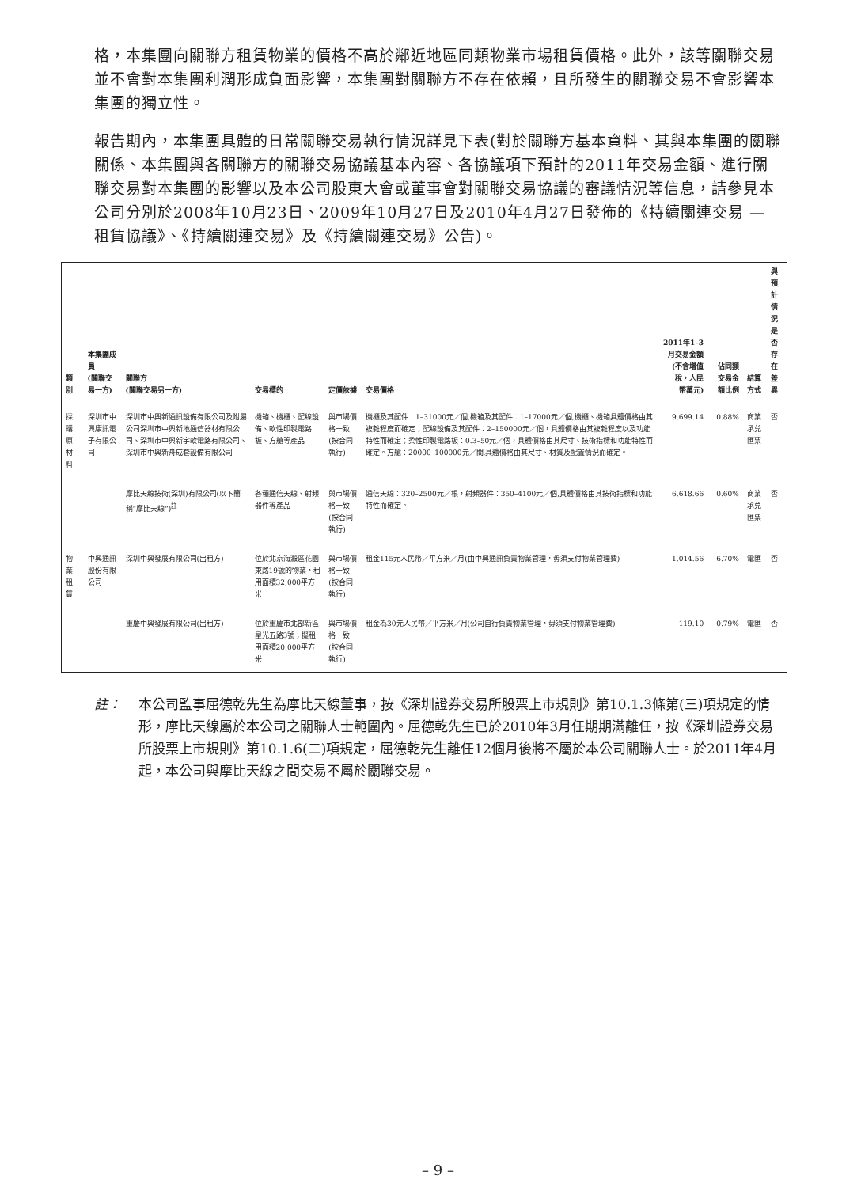格，本集團向關聯方租賃物業的價格不高於鄰近地區同類物業市場租賃價格。此外，該等關聯交易並不會對本集團利潤形成負面影響，本集團對關聯方不存在依賴，且所發生的關聯交易不會影響本集團的獨立性。
報告期內，本集團具體的日常關聯交易執行情況詳見下表(對於關聯方基本資料、其與本集團的關聯關係、本集團與各關聯方的關聯交易協議基本內容、各協議項下預計的2011年交易金額、進行關聯交易對本集團的影響以及本公司股東大會或董事會對關聯交易協議的審議情況等信息，請參見本公司分別於2008年10月23日、2009年10月27日及2010年4月27日發佈的《持續關連交易 — 租賃協議》、《持續關連交易》及《持續關連交易》公告)。
| 類別 | 本集團成員 (關聯交易一方) | 關聯方 (關聯交易另一方) | 交易標的 | 定價依據 | 交易價格 | 2011年1–3月交易金額 (不含增值稅，人民 幣萬元) | 佔同類 交易金額比例 | 結算方式 | 與預計 情況是否 存在差異 |
| --- | --- | --- | --- | --- | --- | --- | --- | --- | --- |
| 採購原材料 | 深圳市中興康訊電子有限公司 | 深圳市中興新通訊設備有限公司及附屬公司深圳市中興新地通信器材有限公司、深圳市中興新宇軟電路有限公司、深圳市中興新舟成套設備有限公司 | 機箱、機櫃、配線設備、軟性印製電路板、方艙等產品 | 與市場價格一致(按合同執行) | 機櫃及其配件：1–31000元／個,機箱及其配件：1–17000元／個,機櫃、機箱具體價格由其複雜程度而確定；配線設備及其配件：2–150000元／個，具體價格由其複雜程度以及功能特性而確定；柔性印製電路板：0.3–50元／個，具體價格由其尺寸、技術指標和功能特性而確定。方艙：20000–100000元／間,具體價格由其尺寸、材質及配置情況而確定。 | 9,699.14 | 0.88% | 商業承兑匯票 | 否 |
| | | 摩比天線技術(深圳)有限公司(以下簡稱“摩比天線”)<sup>註</sup> | 各種通信天線、射頻器件等產品 | 與市場價格一致(按合同執行) | 通信天線：320–2500元／根，射頻器件：350–4100元／個,具體價格由其技術指標和功能特性而確定。 | 6,618.66 | 0.60% | 商業承兑匯票 | 否 |
| 物業租賃 | 中興通訊股份有限公司 | 深圳中興發展有限公司(出租方) | 位於北京海澱區花園東路19號的物業，租用面積32,000平方米 | 與市場價格一致(按合同執行) | 租金115元人民幣／平方米／月(由中興通訊負責物業管理，毋須支付物業管理費) | 1,014.56 | 6.70% | 電匯 | 否 |
| | | 重慶中興發展有限公司(出租方) | 位於重慶市北部新區星光五路3號；擬租用面積20,000平方米 | 與市場價格一致(按合同執行) | 租金為30元人民幣／平方米／月(公司自行負責物業管理，毋須支付物業管理費) | 119.10 | 0.79% | 電匯 | 否 |
註： 本公司監事屈德乾先生為摩比天線董事，按《深圳證券交易所股票上市規則》第10.1.3條第(三)項規定的情形，摩比天線屬於本公司之關聯人士範圍內。屈德乾先生已於2010年3月任期期滿離任，按《深圳證券交易所股票上市規則》第10.1.6(二)項規定，屈德乾先生離任12個月後將不屬於本公司關聯人士。於2011年4月起，本公司與摩比天線之間交易不屬於關聯交易。
– 9 –